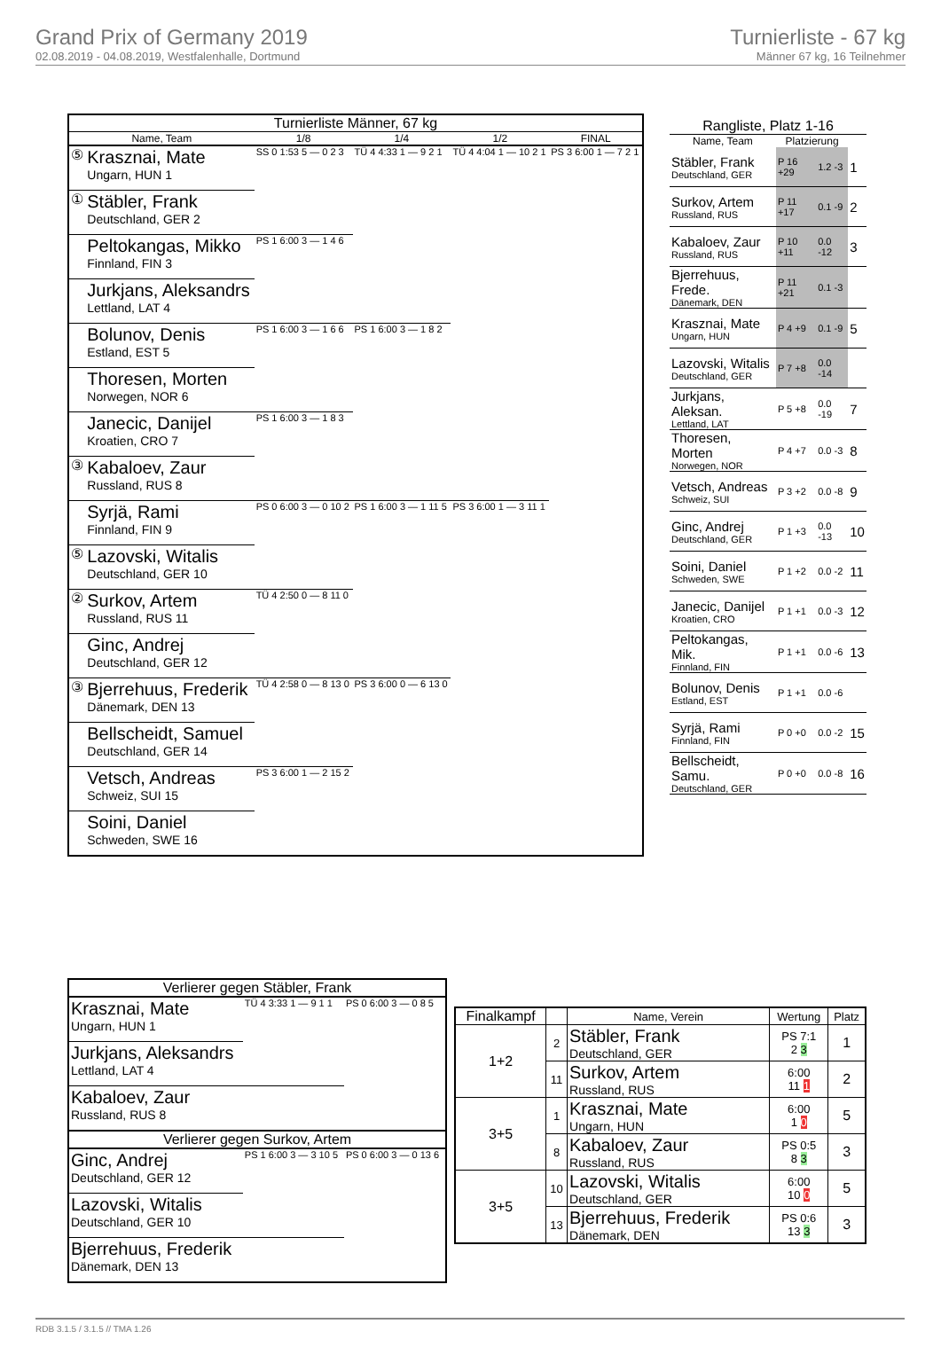Grand Prix of Germany 2019
02.08.2019 - 04.08.2019, Westfalenhalle, Dortmund
Turnierliste - 67 kg
Männer 67 kg, 16 Teilnehmer
| Turnierliste Männer, 67 kg | | | | | |
| --- | --- | --- | --- | --- | --- |
| Name, Team | | 1/8 | 1/4 | 1/2 | FINAL |
| ⑤ | Krasznai, Mate Ungarn, HUN 1 | SS 0 1:53 5 — 0 2 3 | TÜ 4 4:33 1 — 9 2 1 | TÜ 4 4:04 1 — 10 2 1 | PS 3 6:00 1 — 7 2 1 |
| ① | Stäbler, Frank Deutschland, GER 2 | | | | |
| | Peltokangas, Mikko Finnland, FIN 3 | PS 1 6:00 3 — 1 4 6 | | | |
| | Jurkjans, Aleksandrs Lettland, LAT 4 | | | | |
| | Bolunov, Denis Estland, EST 5 | PS 1 6:00 3 — 1 6 6 | PS 1 6:00 3 — 1 8 2 | | |
| | Thoresen, Morten Norwegen, NOR 6 | | | | |
| | Janecic, Danijel Kroatien, CRO 7 | PS 1 6:00 3 — 1 8 3 | | | |
| ③ | Kabaloev, Zaur Russland, RUS 8 | | | | |
| | Syrjä, Rami Finnland, FIN 9 | PS 0 6:00 3 — 0 10 2 | PS 1 6:00 3 — 1 11 5 | PS 3 6:00 1 — 3 11 1 | |
| ⑤ | Lazovski, Witalis Deutschland, GER 10 | | | | |
| ② | Surkov, Artem Russland, RUS 11 | TÜ 4 2:50 0 — 8 11 0 | | | |
| | Ginc, Andrej Deutschland, GER 12 | | | | |
| ③ | Bjerrehuus, Frederik Dänemark, DEN 13 | TÜ 4 2:58 0 — 8 13 0 | PS 3 6:00 0 — 6 13 0 | | |
| | Bellscheidt, Samuel Deutschland, GER 14 | | | | |
| | Vetsch, Andreas Schweiz, SUI 15 | PS 3 6:00 1 — 2 15 2 | | | |
| | Soini, Daniel Schweden, SWE 16 | | | | |
| Rangliste, Platz 1-16 | | | |
| --- | --- | --- | --- |
| Name, Team | Platzierung | | |
| Stäbler, Frank Deutschland, GER | P 16 +29 | 1.2 -3 | 1 |
| Surkov, Artem Russland, RUS | P 11 +17 | 0.1 -9 | 2 |
| Kabaloev, Zaur Russland, RUS | P 10 +11 | 0.0 -12 | 3 |
| Bjerrehuus, Frede. Dänemark, DEN | P 11 +21 | 0.1 -3 | |
| Krasznai, Mate Ungarn, HUN | P 4 +9 | 0.1 -9 | 5 |
| Lazovski, Witalis Deutschland, GER | P 7 +8 | 0.0 -14 | |
| Jurkjans, Aleksan. Lettland, LAT | P 5 +8 | 0.0 -19 | 7 |
| Thoresen, Morten Norwegen, NOR | P 4 +7 | 0.0 -3 | 8 |
| Vetsch, Andreas Schweiz, SUI | P 3 +2 | 0.0 -8 | 9 |
| Ginc, Andrej Deutschland, GER | P 1 +3 | 0.0 -13 | 10 |
| Soini, Daniel Schweden, SWE | P 1 +2 | 0.0 -2 | 11 |
| Janecic, Danijel Kroatien, CRO | P 1 +1 | 0.0 -3 | 12 |
| Peltokangas, Mik. Finnland, FIN | P 1 +1 | 0.0 -6 | 13 |
| Bolunov, Denis Estland, EST | P 1 +1 | 0.0 -6 | |
| Syrjä, Rami Finnland, FIN | P 0 +0 | 0.0 -2 | 15 |
| Bellscheidt, Samu. Deutschland, GER | P 0 +0 | 0.0 -8 | 16 |
| Verlierer gegen Stäbler, Frank | | |
| --- | --- | --- |
| Krasznai, Mate Ungarn, HUN 1 | TÜ 4 3:33 1 — 9 1 1 | PS 0 6:00 3 — 0 8 5 |
| Jurkjans, Aleksandrs Lettland, LAT 4 | | |
| Kabaloev, Zaur Russland, RUS 8 | | |
| Verlierer gegen Surkov, Artem | | |
| Ginc, Andrej Deutschland, GER 12 | PS 1 6:00 3 — 3 10 5 | PS 0 6:00 3 — 0 13 6 |
| Lazovski, Witalis Deutschland, GER 10 | | |
| Bjerrehuus, Frederik Dänemark, DEN 13 | | |
| Finalkampf | | Name, Verein | Wertung | Platz |
| --- | --- | --- | --- | --- |
| 1+2 | 2 | Stäbler, Frank Deutschland, GER | PS 7:1 2 3 | 1 |
| | 11 | Surkov, Artem Russland, RUS | 6:00 11 1 | 2 |
| 3+5 | 1 | Krasznai, Mate Ungarn, HUN | 6:00 1 0 | 5 |
| | 8 | Kabaloev, Zaur Russland, RUS | PS 0:5 8 3 | 3 |
| 3+5 | 10 | Lazovski, Witalis Deutschland, GER | 6:00 10 0 | 5 |
| | 13 | Bjerrehuus, Frederik Dänemark, DEN | PS 0:6 13 3 | 3 |
RDB 3.1.5 / 3.1.5 // TMA 1.26